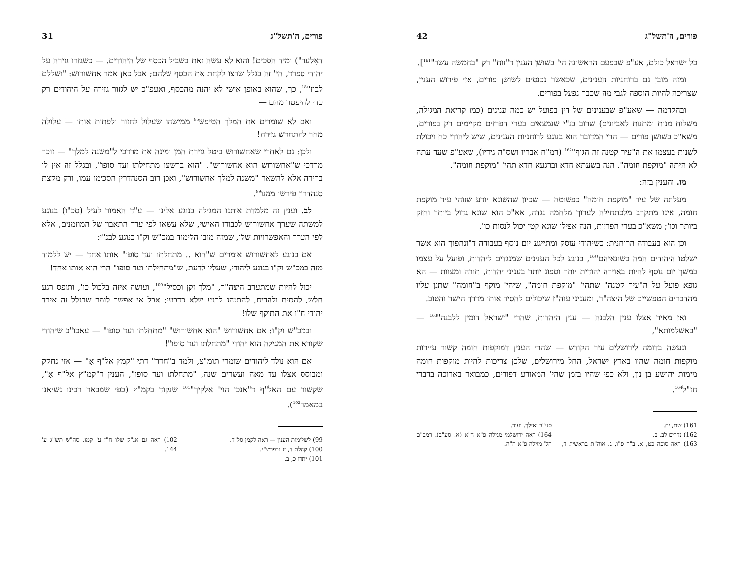פורים, ה'תשל"ג 42
כל ישראל כולם, אע"פ שבפעם הראשונה הי' בשושן הענין ד"נוח" רק "בחמשה עשר"<sup>161</sup>].
ומזה מובן גם ברוחניות הענינים, שכאשר נכנסים לשושן פורים, אזי פירוש הענין, שצריכה להיות הוספה לגבי מה שכבר נפעל בפורים.
ובהקדמה — שאע"פ שבענינים של דין בפועל יש כמה ענינים (כמו קריאת המגילה, משלוח מנות ומתנות לאביונים) שרוב בנ"י שנמצאים בערי הפרזים מקיימים רק בפורים, משא"כ בשושן פורים — הרי המדובר הוא בנוגע לרוחניות הענינים, שיש ליהודי כח ויכולת לשנות בעצמו את ה"עיר קטנה זה הגוף"<sup>162</sup> (רמ"ח אבריו ושס"ה גידיו), שאע"פ שעד עתה לא היתה "מוקפת חומה", הנה בשעתא חדא וברגעא חדא תהי' "מוקפת חומה".
מו. והענין בזה:
מעלתה של עיר "מוקפת חומה" כפשוטה — שכיון שהשונא יודע שזוהי עיר מוקפת חומה, אינו מתקרב מלכתחילה לערוך מלחמה נגדה, אא"כ הוא שונא גדול ביותר וחזק ביותר וכו'; משא"כ בערי הפרזות, הנה אפילו שונא קטן יכול לנסות כו'.
וכן הוא בעבודה הרוחנית: כשיהודי עוסק ומתייגע יום נוסף בעבודה ד"ונהפוך הוא אשר ישלטו היהודים המה בשונאיהם"<sup>16</sup>, בנוגע לכל הענינים שמנגדים ליהדות, ופועל על עצמו במשך יום נוסף להיות באוירה יהודית יותר וספוג יותר בעניני יהדות, תורה ומצוות — הא גופא פועל על ה"עיר קטנה" שתהי' "מוקפת חומה", שיהי' מוקף ב"חומה" שתגן עליו מהדברים הטפשיים של היצה"ר, ומעניני עוה"ז שיכולים להסיר אותו מדרך הישר והטוב.
ואז מאיר אצלו ענין הלבנה — ענין היהדות, שהרי "ישראל דומין ללבנה"<sup>163</sup> — "באשלמותא",
ונעשה בדומה לירושלים עיר הקודש — שהרי הענין דמוקפות חומה קשור עיירות מוקפות חומה שהיו בארץ ישראל, החל מירושלים, שלכן צריכות להיות מוקפות חומה מימות יהושע בן נון, ולא כפי שהיו בזמן שהי' המאורע דפורים, כמבואר בארוכה בדברי חז"ל<sup>164</sup>.
161) שם, יח.
162) נדרים לב, ב.
163) ראה סוכה כט, א. ב"ר פ"ו, ג. אוה"ת בראשית ד, סע"ב ואילך. ועוד.
164) ראה ירושלמי מגילה פ"א ה"א (א, סע"ב). רמב"ם הל' מגילה פ"א ה"ה.
פורים, ה'תשל"ג 31
דאָלער") ומיד הסכים! והוא לא עשה זאת בשביל הכסף של היהודים. — כשגזרו גזירה על יהודי ספרד, הי' זה בגלל שרצו לקחת את הכסף שלהם; אבל כאן אמר אחשורוש: "ושללם לבוז"<sup>18</sup>, כך, שהוא באופן אישי לא יהנה מהכסף, ואעפ"כ יש לגזור גזירה על היהודים רק כדי להיפטר מהם —
ואם לא שומרים את המלך הטיפש<sup>85</sup> ממישהו שעלול לחזור ולפתות אותו — עלולה מחר להתחדש גזירה!
ולכן: גם לאחרי שאחשורוש ביטל גזירת המן ומינה את מרדכי ל"משנה למלך" — זוכר מרדכי ש"אחשורוש הוא אחשורוש", "הוא ברשעו מתחילתו ועד סופו", ובגלל זה אין לו ברירה אלא להשאר "משנה למלך אחשורוש", ואכן רוב הסנהדרין הסכימו עמו, ורק מקצת סנהדרין פירשו ממנו<sup>99</sup>.
לב. וענין זה מלמדת אותנו המגילה בנוגע אלינו — ע"ד האמור לעיל (סכ"ו) בנוגע למשתה שערך אחשורוש לכבודו האישי, שלא עשאו לפי ערך התאבון של המוזמנים, אלא לפי הערך והאפשרויות שלו, שמזה מובן הלימוד במכ"ש וק"ו בנוגע לבנ"י:
אם בנוגע לאחשורוש אומרים ש"הוא .. מתחלתו ועד סופו" אותו אחד — יש ללמוד מזה במכ"ש וק"ו בנוגע ליהודי, שעליו לדעת, ש"מתחילתו ועד סופו" הרי הוא אותו אחד!
יכול להיות שמתערב היצה"ר, "מלך זקן וכסיל"<sup>100</sup>, ועושה איזה בלבול כו', ותופס רגע חלש, להסית ולהדיח, להתנהג לרגע שלא כדבעי; אבל אי אפשר לומר שבגלל זה איבד יהודי ח"ו את התוקף שלו!
ובמכ"ש וק"ו: אם אחשורוש "הוא אחשורוש" "מתחלתו ועד סופו" — עאכו"כ שיהודי שקורא את המגילה הוא יהודי "מתחלתו ועד סופו"!
אם הוא נולד ליהודים שומרי תומ"צ, ולמד ב"חדר" דתי "קמץ אל"ף אָ" — אזי נחקק ומבוסס אצלו עד מאה ועשרים שנה, "מתחלתו ועד סופו", הענין ד"קמ"ץ אל"ף אָ", שקשור עם האל"ף ד"אנכי הוי' אלקיך"<sup>101</sup> שנקוד בקמ"ץ (כפי שמבאר רבינו נשיאנו במאמר<sup>102</sup>).
99) לשלימות הענין — ראה לקמן סל"ד.
100) קהלת ד, יג ובפרש"י.
101) יתרו כ, ב.
102) ראה גם אג"ק שלו ח"ז ע' קמו. סה"ש תש"ג ע' 144.